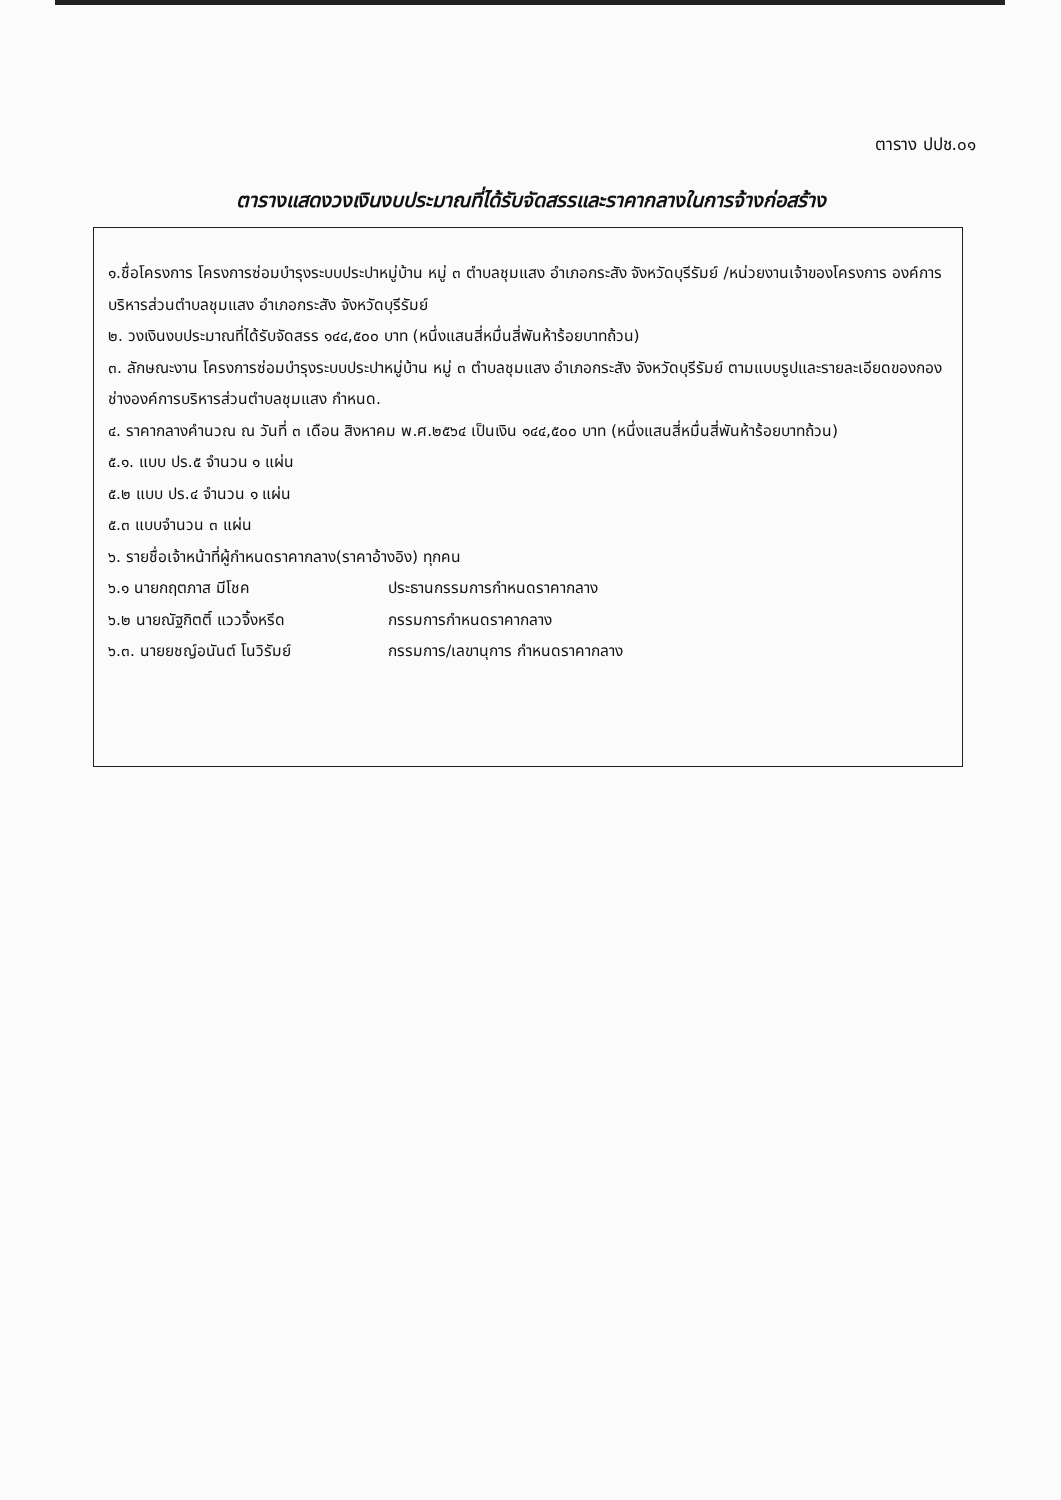ตาราง ปปช.๐๑
ตารางแสดงวงเงินงบประมาณที่ได้รับจัดสรรและราคากลางในการจ้างก่อสร้าง
๑.ชื่อโครงการ โครงการซ่อมบำรุงระบบประปาหมู่บ้าน หมู่ ๓ ตำบลชุมแสง อำเภอกระสัง จังหวัดบุรีรัมย์ /หน่วยงานเจ้าของโครงการ องค์การบริหารส่วนตำบลชุมแสง อำเภอกระสัง จังหวัดบุรีรัมย์
๒. วงเงินงบประมาณที่ได้รับจัดสรร ๑๔๔,๕๐๐ บาท (หนึ่งแสนสี่หมื่นสี่พันห้าร้อยบาทถ้วน)
๓. ลักษณะงาน โครงการซ่อมบำรุงระบบประปาหมู่บ้าน หมู่ ๓ ตำบลชุมแสง อำเภอกระสัง จังหวัดบุรีรัมย์ ตามแบบรูปและรายละเอียดของกองช่างองค์การบริหารส่วนตำบลชุมแสง กำหนด.
๔. ราคากลางคำนวณ ณ วันที่ ๓ เดือน สิงหาคม พ.ศ.๒๕๖๔ เป็นเงิน ๑๔๔,๕๐๐ บาท (หนึ่งแสนสี่หมื่นสี่พันห้าร้อยบาทถ้วน)
๕.๑. แบบ ปร.๕ จำนวน ๑ แผ่น
๕.๒ แบบ ปร.๔ จำนวน ๑ แผ่น
๕.๓ แบบจำนวน ๓ แผ่น
๖. รายชื่อเจ้าหน้าที่ผู้กำหนดราคากลาง(ราคาอ้างอิง) ทุกคน
๖.๑ นายกฤตภาส มีโชค ประธานกรรมการกำหนดราคากลาง
๖.๒ นายณัฐกิตติ์ แววจิ้งหรีด กรรมการกำหนดราคากลาง
๖.๓. นายยชญ์อนันต์ โนวิรัมย์ กรรมการ/เลขานุการ กำหนดราคากลาง